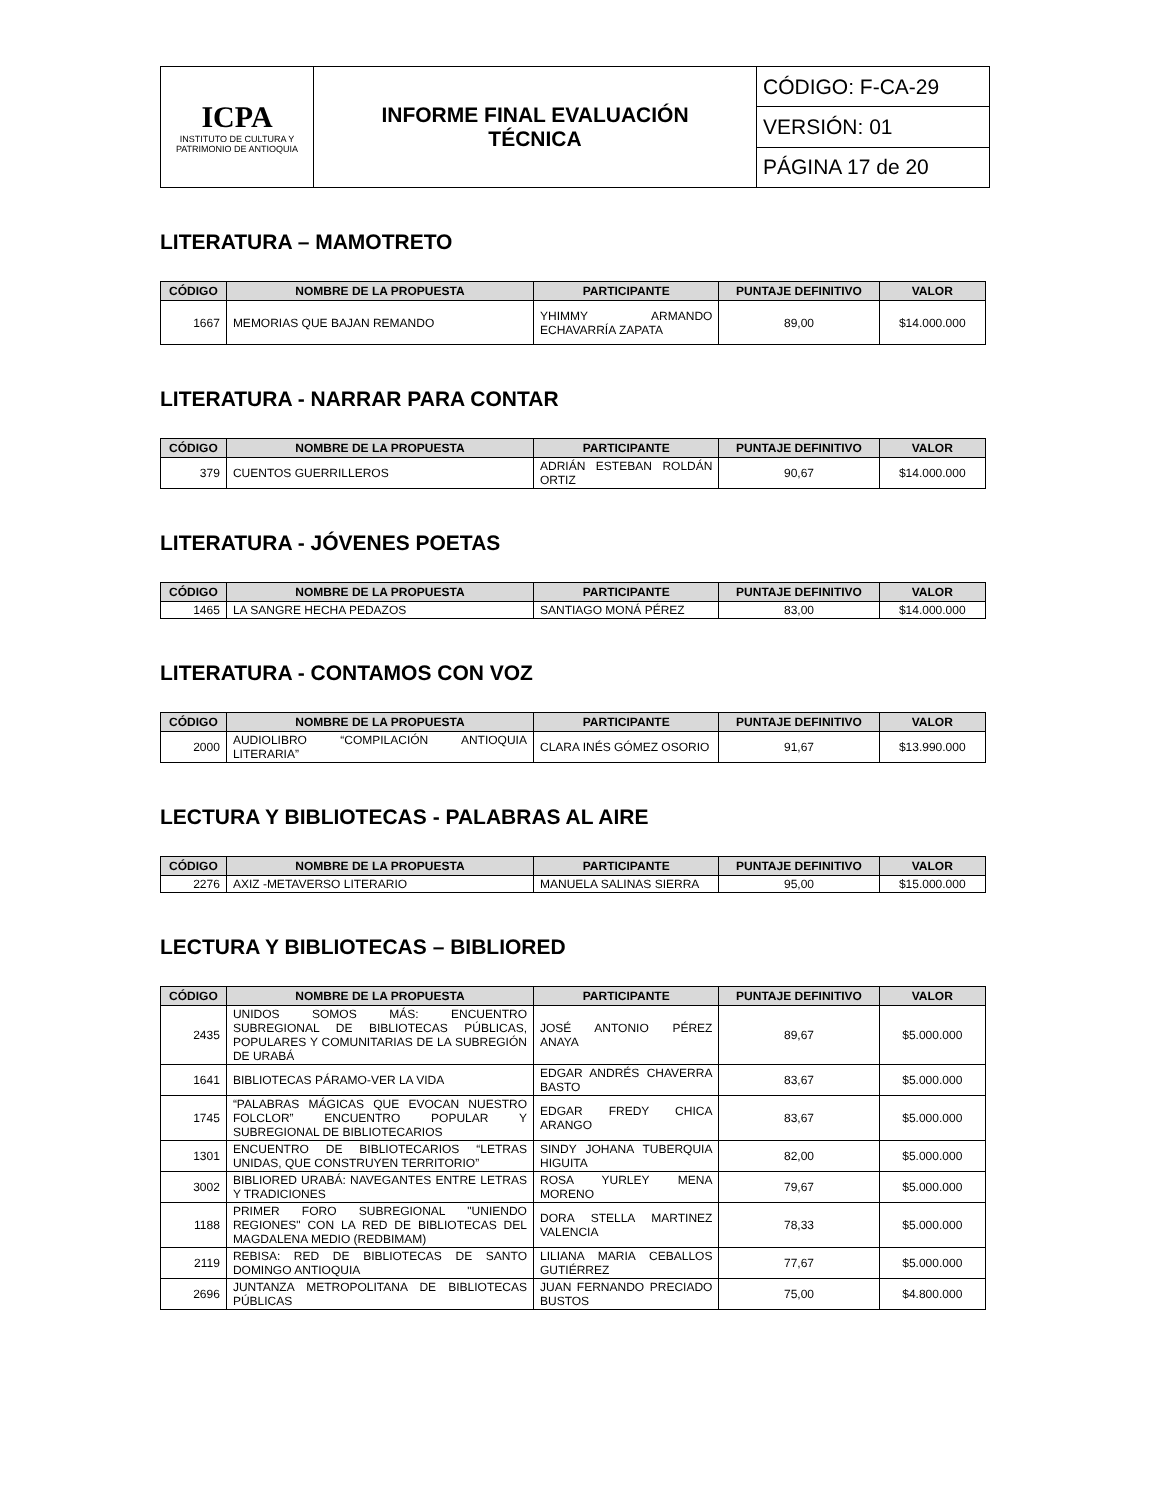| ICPA INSTITUTO DE CULTURA Y PATRIMONIO DE ANTIOQUIA | INFORME FINAL EVALUACIÓN TÉCNICA | CÓDIGO: F-CA-29 |
| | | VERSIÓN: 01 |
| | | PÁGINA 17 de 20 |
LITERATURA – MAMOTRETO
| CÓDIGO | NOMBRE DE LA PROPUESTA | PARTICIPANTE | PUNTAJE DEFINITIVO | VALOR |
| --- | --- | --- | --- | --- |
| 1667 | MEMORIAS QUE BAJAN REMANDO | YHIMMY ARMANDO ECHAVARRÍA ZAPATA | 89,00 | $14.000.000 |
LITERATURA - NARRAR PARA CONTAR
| CÓDIGO | NOMBRE DE LA PROPUESTA | PARTICIPANTE | PUNTAJE DEFINITIVO | VALOR |
| --- | --- | --- | --- | --- |
| 379 | CUENTOS GUERRILLEROS | ADRIÁN ESTEBAN ROLDÁN ORTIZ | 90,67 | $14.000.000 |
LITERATURA - JÓVENES POETAS
| CÓDIGO | NOMBRE DE LA PROPUESTA | PARTICIPANTE | PUNTAJE DEFINITIVO | VALOR |
| --- | --- | --- | --- | --- |
| 1465 | LA SANGRE HECHA PEDAZOS | SANTIAGO MONÁ PÉREZ | 83,00 | $14.000.000 |
LITERATURA - CONTAMOS CON VOZ
| CÓDIGO | NOMBRE DE LA PROPUESTA | PARTICIPANTE | PUNTAJE DEFINITIVO | VALOR |
| --- | --- | --- | --- | --- |
| 2000 | AUDIOLIBRO “COMPILACIÓN ANTIOQUIA LITERARIA” | CLARA INÉS GÓMEZ OSORIO | 91,67 | $13.990.000 |
LECTURA Y BIBLIOTECAS - PALABRAS AL AIRE
| CÓDIGO | NOMBRE DE LA PROPUESTA | PARTICIPANTE | PUNTAJE DEFINITIVO | VALOR |
| --- | --- | --- | --- | --- |
| 2276 | AXIZ -METAVERSO LITERARIO | MANUELA SALINAS SIERRA | 95,00 | $15.000.000 |
LECTURA Y BIBLIOTECAS – BIBLIORED
| CÓDIGO | NOMBRE DE LA PROPUESTA | PARTICIPANTE | PUNTAJE DEFINITIVO | VALOR |
| --- | --- | --- | --- | --- |
| 2435 | UNIDOS SOMOS MÁS: ENCUENTRO SUBREGIONAL DE BIBLIOTECAS PÚBLICAS, POPULARES Y COMUNITARIAS DE LA SUBREGIÓN DE URABÁ | JOSÉ ANTONIO PÉREZ ANAYA | 89,67 | $5.000.000 |
| 1641 | BIBLIOTECAS PÁRAMO-VER LA VIDA | EDGAR ANDRÉS CHAVERRA BASTO | 83,67 | $5.000.000 |
| 1745 | “PALABRAS MÁGICAS QUE EVOCAN NUESTRO FOLCLOR” ENCUENTRO POPULAR Y SUBREGIONAL DE BIBLIOTECARIOS | EDGAR FREDY CHICA ARANGO | 83,67 | $5.000.000 |
| 1301 | ENCUENTRO DE BIBLIOTECARIOS “LETRAS UNIDAS, QUE CONSTRUYEN TERRITORIO” | SINDY JOHANA TUBERQUIA HIGUITA | 82,00 | $5.000.000 |
| 3002 | BIBLIORED URABÁ: NAVEGANTES ENTRE LETRAS Y TRADICIONES | ROSA YURLEY MENA MORENO | 79,67 | $5.000.000 |
| 1188 | PRIMER FORO SUBREGIONAL "UNIENDO REGIONES" CON LA RED DE BIBLIOTECAS DEL MAGDALENA MEDIO (REDBIMAM) | DORA STELLA MARTINEZ VALENCIA | 78,33 | $5.000.000 |
| 2119 | REBISA: RED DE BIBLIOTECAS DE SANTO DOMINGO ANTIOQUIA | LILIANA MARIA CEBALLOS GUTIÉRREZ | 77,67 | $5.000.000 |
| 2696 | JUNTANZA METROPOLITANA DE BIBLIOTECAS PÚBLICAS | JUAN FERNANDO PRECIADO BUSTOS | 75,00 | $4.800.000 |